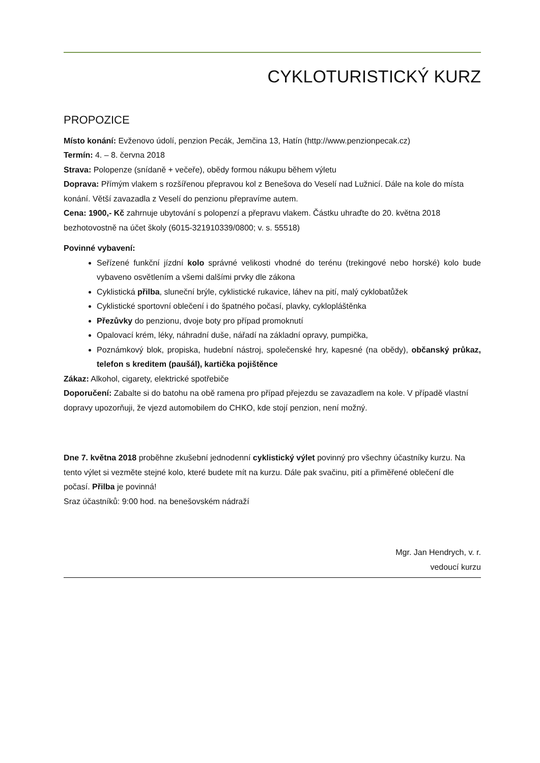CYKLOTURISTICKÝ KURZ
PROPOZICE
Místo konání: Evženovo údolí, penzion Pecák, Jemčina 13, Hatín (http://www.penzionpecak.cz)
Termín: 4. – 8. června 2018
Strava: Polopenze (snídaně + večeře), obědy formou nákupu během výletu
Doprava: Přímým vlakem s rozšířenou přepravou kol z Benešova do Veselí nad Lužnicí. Dále na kole do místa konání. Větší zavazadla z Veselí do penzionu přepravíme autem.
Cena: 1900,- Kč zahrnuje ubytování s polopenzí a přepravu vlakem. Částku uhraďte do 20. května 2018 bezhotovostně na účet školy (6015-321910339/0800; v. s. 55518)
Povinné vybavení:
Seřízené funkční jízdní kolo správné velikosti vhodné do terénu (trekingové nebo horské) kolo bude vybaveno osvětlením a všemi dalšími prvky dle zákona
Cyklistická přilba, sluneční brýle, cyklistické rukavice, láhev na pití, malý cyklobatůžek
Cyklistické sportovní oblečení i do špatného počasí, plavky, cyklopláštěnka
Přezůvky do penzionu, dvoje boty pro případ promoknutí
Opalovací krém, léky, náhradní duše, nářadí na základní opravy, pumpička,
Poznámkový blok, propiska, hudební nástroj, společenské hry, kapesné (na obědy), občanský průkaz, telefon s kreditem (paušál), kartička pojištěnce
Zákaz: Alkohol, cigarety, elektrické spotřebiče
Doporučení: Zabalte si do batohu na obě ramena pro případ přejezdu se zavazadlem na kole. V případě vlastní dopravy upozorňuji, že vjezd automobilem do CHKO, kde stojí penzion, není možný.
Dne 7. května 2018 proběhne zkušební jednodenní cyklistický výlet povinný pro všechny účastníky kurzu. Na tento výlet si vezměte stejné kolo, které budete mít na kurzu. Dále pak svačinu, pití a přiměřené oblečení dle počasí. Přilba je povinná!
Sraz účastníků: 9:00 hod. na benešovském nádraží
Mgr. Jan Hendrych, v. r.
vedoucí kurzu